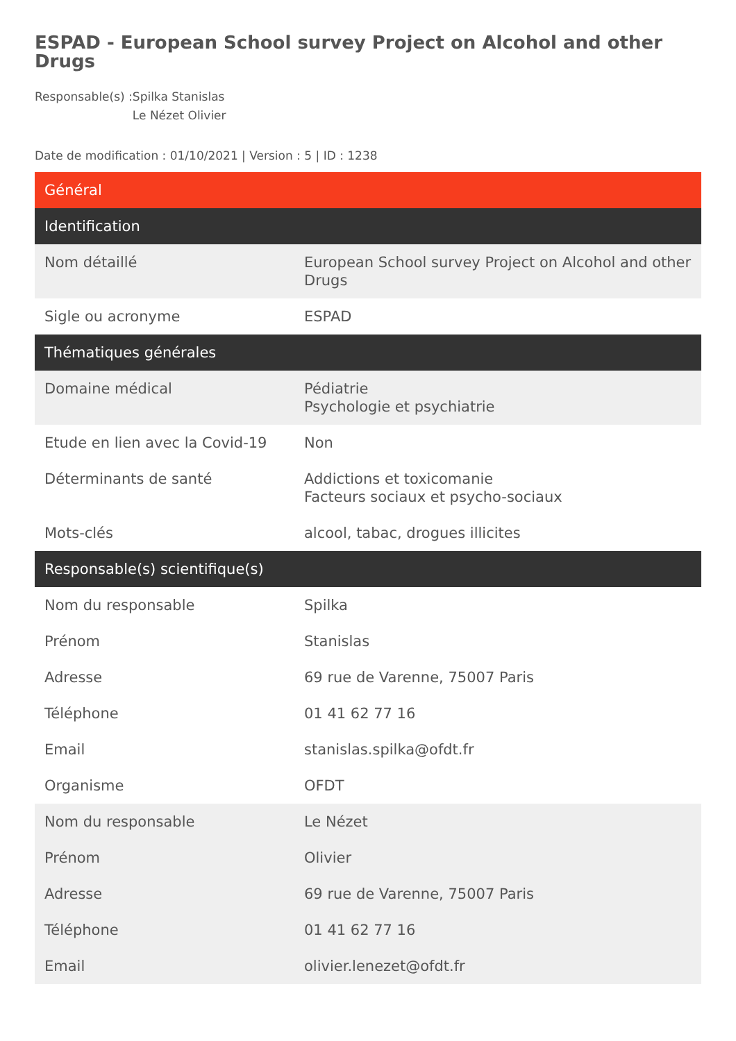ESPAD - European School survey Project on Alcohol and other Drugs
Responsable(s) : Spilka Stanislas
Le Nézet Olivier
Date de modification : 01/10/2021 | Version : 5 | ID : 1238
| Général | |
| --- | --- |
| Identification | |
| Nom détaillé | European School survey Project on Alcohol and other Drugs |
| Sigle ou acronyme | ESPAD |
| Thématiques générales | |
| Domaine médical | Pédiatrie Psychologie et psychiatrie |
| Etude en lien avec la Covid-19 | Non |
| Déterminants de santé | Addictions et toxicomanie Facteurs sociaux et psycho-sociaux |
| Mots-clés | alcool, tabac, drogues illicites |
| Responsable(s) scientifique(s) | |
| Nom du responsable | Spilka |
| Prénom | Stanislas |
| Adresse | 69 rue de Varenne, 75007 Paris |
| Téléphone | 01 41 62 77 16 |
| Email | stanislas.spilka@ofdt.fr |
| Organisme | OFDT |
| Nom du responsable | Le Nézet |
| Prénom | Olivier |
| Adresse | 69 rue de Varenne, 75007 Paris |
| Téléphone | 01 41 62 77 16 |
| Email | olivier.lenezet@ofdt.fr |